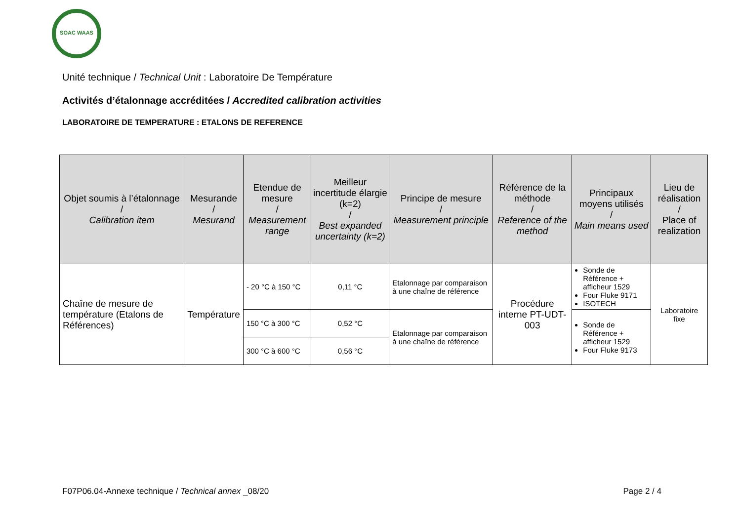SOAC WAAS
Unité technique / Technical Unit : Laboratoire De Température
Activités d’étalonnage accréditées / Accredited calibration activities
LABORATOIRE DE TEMPERATURE : ETALONS DE REFERENCE
| Objet soumis à l’étalonnage / Calibration item | Mesurande / Mesurand | Etendue de mesure / Measurement range | Meilleur incertitude élargie (k=2) / Best expanded uncertainty (k=2) | Principe de mesure / Measurement principle | Référence de la méthode / Reference of the method | Principaux moyens utilisés / Main means used | Lieu de réalisation / Place of realization |
| --- | --- | --- | --- | --- | --- | --- | --- |
| Chaîne de mesure de température (Etalons de Références) | Température | - 20 °C à 150 °C | 0,11 °C | Etalonnage par comparaison à une chaîne de référence | Procédure interne PT-UDT-003 | Sonde de Référence + afficheur 1529 Four Fluke 9171 ISOTECH | Laboratoire fixe |
| | | 150 °C à 300 °C | 0,52 °C | Etalonnage par comparaison à une chaîne de référence | | Sonde de Référence + afficheur 1529 Four Fluke 9173 | |
| | | 300 °C à 600 °C | 0,56 °C | | | | |
F07P06.04-Annexe technique / Technical annex _08/20 Page 2 / 4